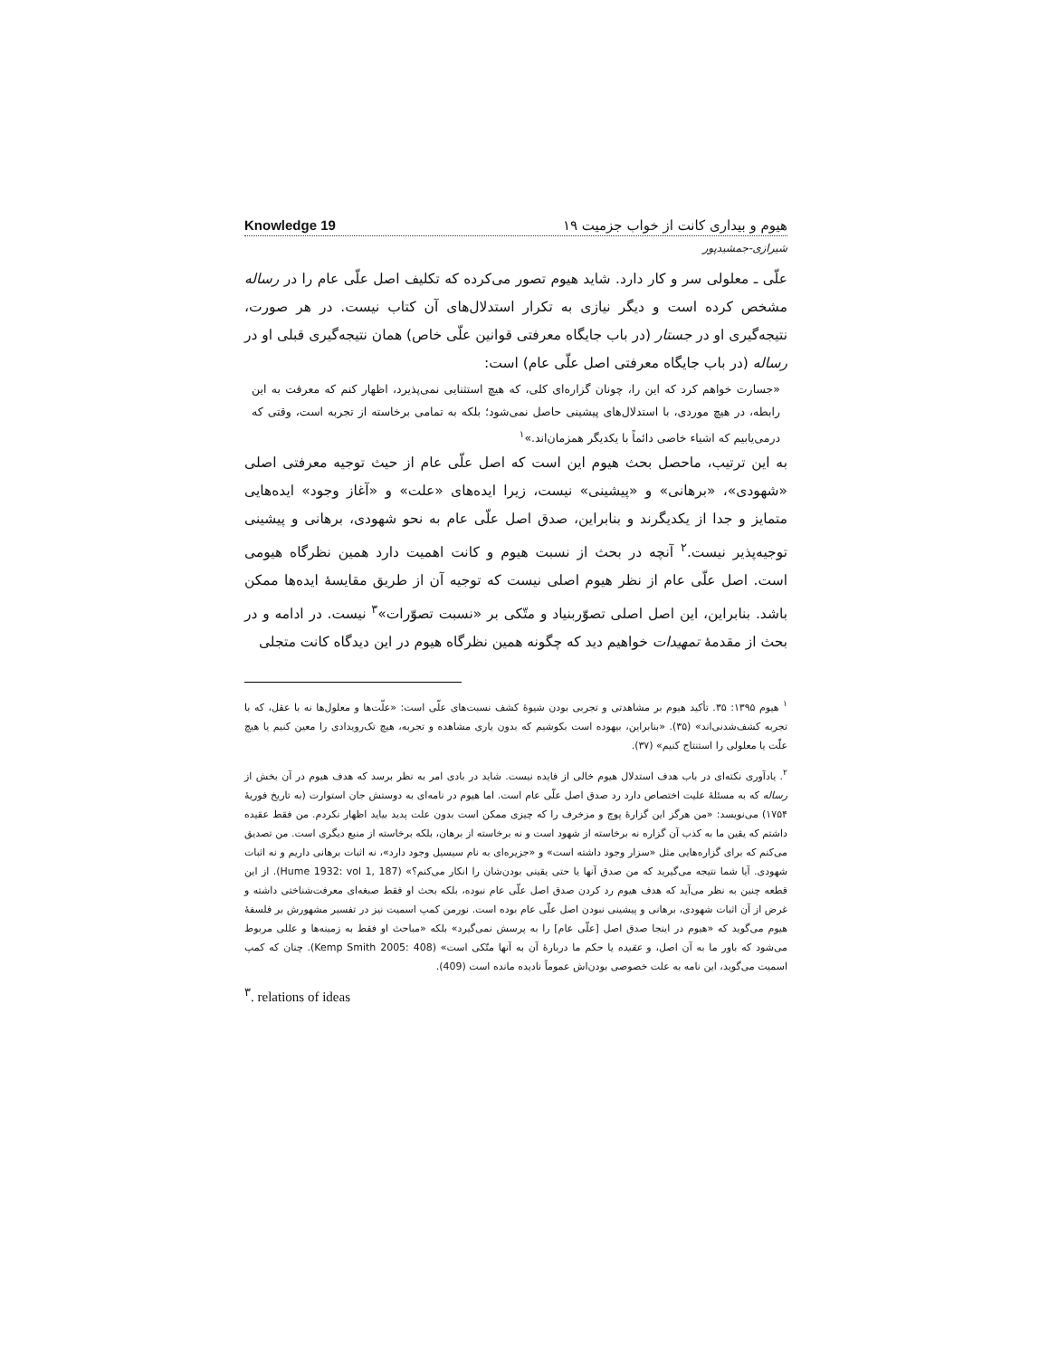Knowledge 19 هیوم و بیداری کانت از خواب جزمیت ۱۹
شیرازی-جمشیدپور
علّی ـ معلولی سر و کار دارد. شاید هیوم تصور می‌کرده که تکلیف اصل علّی عام را در رساله مشخص کرده است و دیگر نیازی به تکرار استدلال‌های آن کتاب نیست. در هر صورت، نتیجه‌گیری او در جستار (در باب جایگاه معرفتی قوانین علّی خاص) همان نتیجه‌گیری قبلی او در رساله (در باب جایگاه معرفتی اصل علّی عام) است:
«جسارت خواهم کرد که این را، چونان گزاره‌ای کلی، که هیچ استثنایی نمی‌پذیرد، اظهار کنم که معرفت به این رابطه، در هیچ موردی، با استدلال‌های پیشینی حاصل نمی‌شود؛ بلکه به تمامی برخاسته از تجربه است، وقتی که درمی‌یابیم که اشیاء خاصی دائماً با یکدیگر همزمان‌اند.»<sup>۱</sup>
به این ترتیب، ماحصل بحث هیوم این است که اصل علّی عام از حیث توجیه معرفتی اصلی «شهودی»، «برهانی» و «پیشینی» نیست، زیرا ایده‌های «علت» و «آغاز وجود» ایده‌هایی متمایز و جدا از یکدیگرند و بنابراین، صدق اصل علّی عام به نحو شهودی، برهانی و پیشینی توجیه‌پذیر نیست.<sup>۲</sup> آنچه در بحث از نسبت هیوم و کانت اهمیت دارد همین نظرگاه هیومی است. اصل علّی عام از نظر هیوم اصلی نیست که توجیه آن از طریق مقایسهٔ ایده‌ها ممکن باشد. بنابراین، این اصل اصلی تصوّربنیاد و متّکی بر «نسبت تصوّرات»<sup>۳</sup> نیست. در ادامه و در بحث از مقدمهٔ تمهیدات خواهیم دید که چگونه همین نظرگاه هیوم در این دیدگاه کانت متجلی
<sup>۱</sup> هیوم ۱۳۹۵: ۳۵. تأکید هیوم بر مشاهدتی و تجربی بودن شیوهٔ کشف نسبت‌های علّی است: «علّت‌ها و معلول‌ها نه با عقل، که با تجربه کشف‌شدنی‌اند» (۳۵). «بنابراین، بیهوده است بکوشیم که بدون یاری مشاهده و تجربه، هیچ تک‌رویدادی را معین کنیم یا هیچ علّت یا معلولی را استنتاج کنیم» (۳۷).
<sup>۲</sup>. یادآوری نکته‌ای در باب هدف استدلال هیوم خالی از فایده نیست. شاید در بادی امر به نظر برسد که هدف هیوم در آن بخش از رساله که به مسئلهٔ علیت اختصاص دارد رد صدق اصل علّی عام است. اما هیوم در نامه‌ای به دوستش جان استوارت (به تاریخ فوریهٔ ۱۷۵۴) می‌نویسد: «من هرگز این گزارهٔ پوچ و مزخرف را که چیزی ممکن است بدون علت پدید بیاید اظهار نکردم. من فقط عقیده داشتم که یقین ما به کذب آن گزاره نه برخاسته از شهود است و نه برخاسته از برهان، بلکه برخاسته از منبع دیگری است. من تصدیق می‌کنم که برای گزاره‌هایی مثل «سزار وجود داشته است» و «جزیره‌ای به نام سیسیل وجود دارد»، نه اثبات برهانی داریم و نه اثبات شهودی. آیا شما نتیجه می‌گیرید که من صدق آنها یا حتی یقینی بودن‌شان را انکار می‌کنم؟» (Hume 1932: vol 1, 187). از این قطعه چنین به نظر می‌آید که هدف هیوم رد کردن صدق اصل علّی عام نبوده، بلکه بحث او فقط صبغه‌ای معرفت‌شناختی داشته و غرض از آن اثبات شهودی، برهانی و پیشینی نبودن اصل علّی عام بوده است. نورمن کمپ اسمیت نیز در تفسیر مشهورش بر فلسفهٔ هیوم می‌گوید که «هیوم در اینجا صدق اصل [علّی عام] را به پرسش نمی‌گیرد» بلکه «مباحث او فقط به زمینه‌ها و عللی مربوط می‌شود که باور ما به آن اصل، و عقیده یا حکم ما دربارهٔ آن به آنها متّکی است» (Kemp Smith 2005: 408). چنان که کمپ اسمیت می‌گوید، این نامه به علت خصوصی بودن‌اش عموماً نادیده مانده است (409).
<sup>۳</sup>. relations of ideas